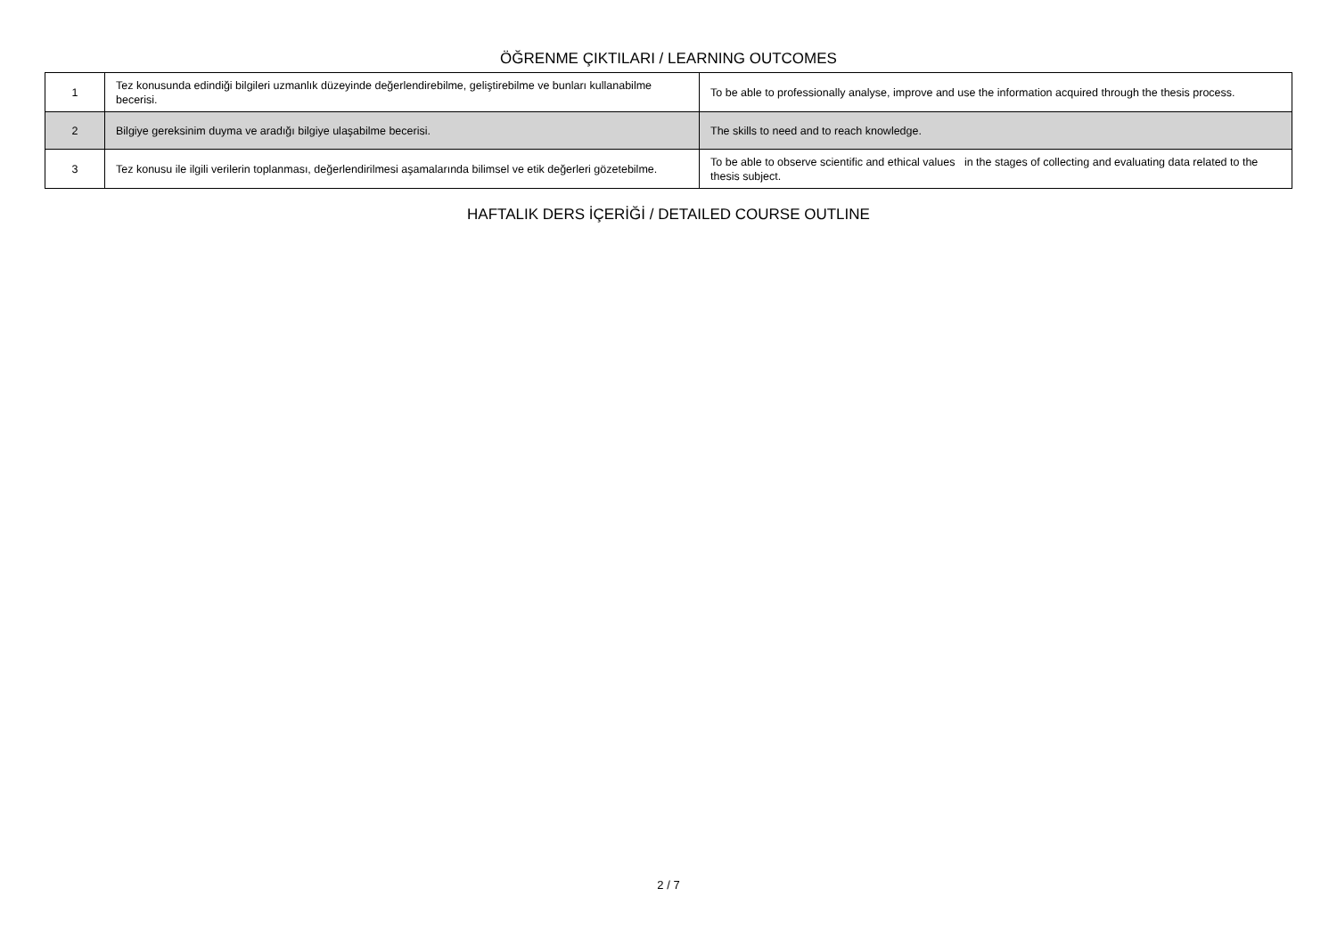ÖĞRENME ÇIKTILARI / LEARNING OUTCOMES
| 1 | Tez konusunda edindiği bilgileri uzmanlık düzeyinde değerlendirebilme, geliştirebilme ve bunları kullanabilme becerisi. | To be able to professionally analyse, improve and use the information acquired through the thesis process. |
| 2 | Bilgiye gereksinim duyma ve aradığı bilgiye ulaşabilme becerisi. | The skills to need and to reach knowledge. |
| 3 | Tez konusu ile ilgili verilerin toplanması, değerlendirilmesi aşamalarında bilimsel ve etik değerleri gözetebilme. | To be able to observe scientific and ethical values in the stages of collecting and evaluating data related to the thesis subject. |
HAFTALIK DERS İÇERİĞİ / DETAILED COURSE OUTLINE
2 / 7